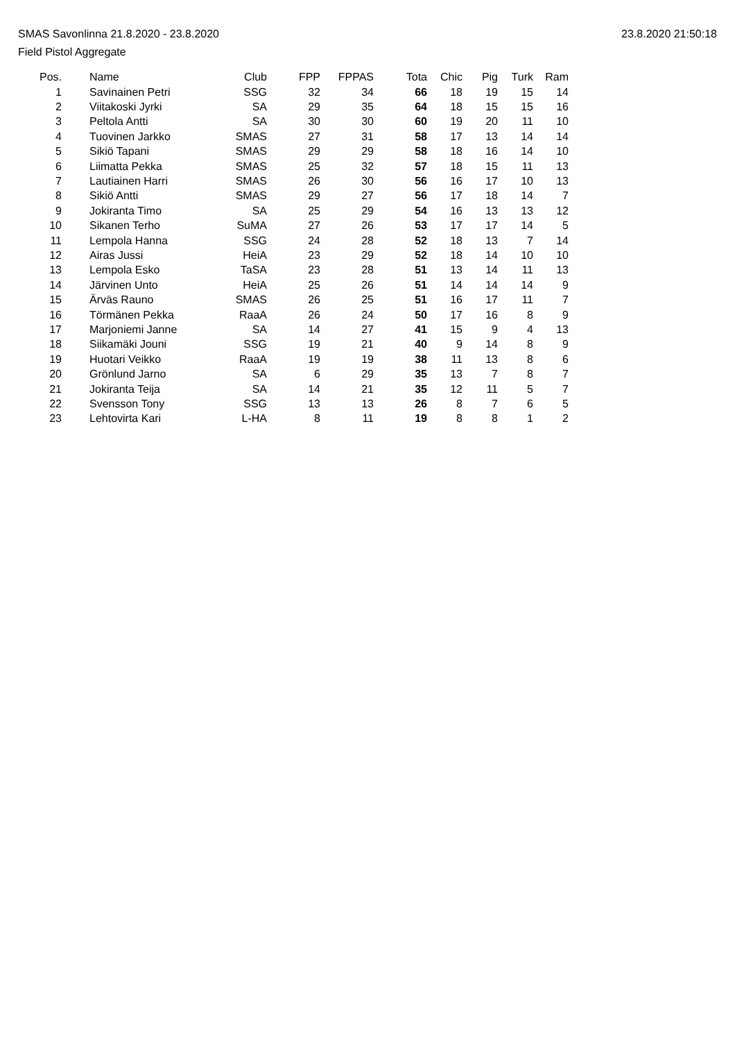SMAS Savonlinna 21.8.2020 - 23.8.2020
Field Pistol Aggregate
23.8.2020 21:50:18
| Pos. | Name | Club | FPP | FPPAS | Tota | Chic | Pig | Turk | Ram |
| --- | --- | --- | --- | --- | --- | --- | --- | --- | --- |
| 1 | Savinainen Petri | SSG | 32 | 34 | 66 | 18 | 19 | 15 | 14 |
| 2 | Viitakoski Jyrki | SA | 29 | 35 | 64 | 18 | 15 | 15 | 16 |
| 3 | Peltola Antti | SA | 30 | 30 | 60 | 19 | 20 | 11 | 10 |
| 4 | Tuovinen Jarkko | SMAS | 27 | 31 | 58 | 17 | 13 | 14 | 14 |
| 5 | Sikiö Tapani | SMAS | 29 | 29 | 58 | 18 | 16 | 14 | 10 |
| 6 | Liimatta Pekka | SMAS | 25 | 32 | 57 | 18 | 15 | 11 | 13 |
| 7 | Lautiainen Harri | SMAS | 26 | 30 | 56 | 16 | 17 | 10 | 13 |
| 8 | Sikiö Antti | SMAS | 29 | 27 | 56 | 17 | 18 | 14 | 7 |
| 9 | Jokiranta Timo | SA | 25 | 29 | 54 | 16 | 13 | 13 | 12 |
| 10 | Sikanen Terho | SuMA | 27 | 26 | 53 | 17 | 17 | 14 | 5 |
| 11 | Lempola Hanna | SSG | 24 | 28 | 52 | 18 | 13 | 7 | 14 |
| 12 | Airas Jussi | HeiA | 23 | 29 | 52 | 18 | 14 | 10 | 10 |
| 13 | Lempola Esko | TaSA | 23 | 28 | 51 | 13 | 14 | 11 | 13 |
| 14 | Järvinen Unto | HeiA | 25 | 26 | 51 | 14 | 14 | 14 | 9 |
| 15 | Ärväs Rauno | SMAS | 26 | 25 | 51 | 16 | 17 | 11 | 7 |
| 16 | Törmänen Pekka | RaaA | 26 | 24 | 50 | 17 | 16 | 8 | 9 |
| 17 | Marjoniemi Janne | SA | 14 | 27 | 41 | 15 | 9 | 4 | 13 |
| 18 | Siikamäki Jouni | SSG | 19 | 21 | 40 | 9 | 14 | 8 | 9 |
| 19 | Huotari Veikko | RaaA | 19 | 19 | 38 | 11 | 13 | 8 | 6 |
| 20 | Grönlund Jarno | SA | 6 | 29 | 35 | 13 | 7 | 8 | 7 |
| 21 | Jokiranta Teija | SA | 14 | 21 | 35 | 12 | 11 | 5 | 7 |
| 22 | Svensson Tony | SSG | 13 | 13 | 26 | 8 | 7 | 6 | 5 |
| 23 | Lehtovirta Kari | L-HA | 8 | 11 | 19 | 8 | 8 | 1 | 2 |